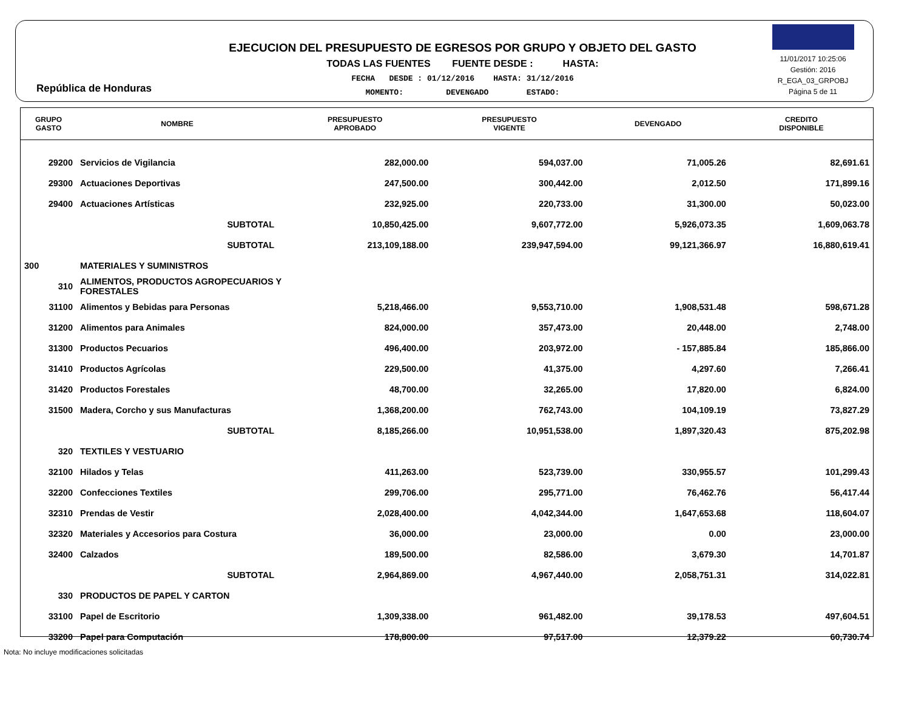República de Honduras
EJECUCION DEL PRESUPUESTO DE EGRESOS POR GRUPO Y OBJETO DEL GASTO
TODAS LAS FUENTES FUENTE DESDE : HASTA:
FECHA DESDE : 01/12/2016 HASTA: 31/12/2016
MOMENTO: DEVENGADO ESTADO:
11/01/2017 10:25:06
Gestión: 2016
R_EGA_03_GRPOBJ
Página 5 de 11
| GRUPO GASTO | NOMBRE | PRESUPUESTO APROBADO | PRESUPUESTO VIGENTE | DEVENGADO | CREDITO DISPONIBLE |
| --- | --- | --- | --- | --- | --- |
| 29200 | Servicios de Vigilancia | 282,000.00 | 594,037.00 | 71,005.26 | 82,691.61 |
| 29300 | Actuaciones Deportivas | 247,500.00 | 300,442.00 | 2,012.50 | 171,899.16 |
| 29400 | Actuaciones Artísticas | 232,925.00 | 220,733.00 | 31,300.00 | 50,023.00 |
| | SUBTOTAL | 10,850,425.00 | 9,607,772.00 | 5,926,073.35 | 1,609,063.78 |
| | SUBTOTAL | 213,109,188.00 | 239,947,594.00 | 99,121,366.97 | 16,880,619.41 |
| 300 | MATERIALES Y SUMINISTROS | | | | |
| 310 | ALIMENTOS, PRODUCTOS AGROPECUARIOS Y FORESTALES | | | | |
| 31100 | Alimentos y Bebidas para Personas | 5,218,466.00 | 9,553,710.00 | 1,908,531.48 | 598,671.28 |
| 31200 | Alimentos para Animales | 824,000.00 | 357,473.00 | 20,448.00 | 2,748.00 |
| 31300 | Productos Pecuarios | 496,400.00 | 203,972.00 | - 157,885.84 | 185,866.00 |
| 31410 | Productos Agrícolas | 229,500.00 | 41,375.00 | 4,297.60 | 7,266.41 |
| 31420 | Productos Forestales | 48,700.00 | 32,265.00 | 17,820.00 | 6,824.00 |
| 31500 | Madera, Corcho y sus Manufacturas | 1,368,200.00 | 762,743.00 | 104,109.19 | 73,827.29 |
| | SUBTOTAL | 8,185,266.00 | 10,951,538.00 | 1,897,320.43 | 875,202.98 |
| 320 | TEXTILES Y VESTUARIO | | | | |
| 32100 | Hilados y Telas | 411,263.00 | 523,739.00 | 330,955.57 | 101,299.43 |
| 32200 | Confecciones Textiles | 299,706.00 | 295,771.00 | 76,462.76 | 56,417.44 |
| 32310 | Prendas de Vestir | 2,028,400.00 | 4,042,344.00 | 1,647,653.68 | 118,604.07 |
| 32320 | Materiales y Accesorios para Costura | 36,000.00 | 23,000.00 | 0.00 | 23,000.00 |
| 32400 | Calzados | 189,500.00 | 82,586.00 | 3,679.30 | 14,701.87 |
| | SUBTOTAL | 2,964,869.00 | 4,967,440.00 | 2,058,751.31 | 314,022.81 |
| 330 | PRODUCTOS DE PAPEL Y CARTON | | | | |
| 33100 | Papel de Escritorio | 1,309,338.00 | 961,482.00 | 39,178.53 | 497,604.51 |
| 33200 | Papel para Computación | 178,800.00 | 97,517.00 | 12,379.22 | 60,730.74 |
Nota: No incluye modificaciones solicitadas